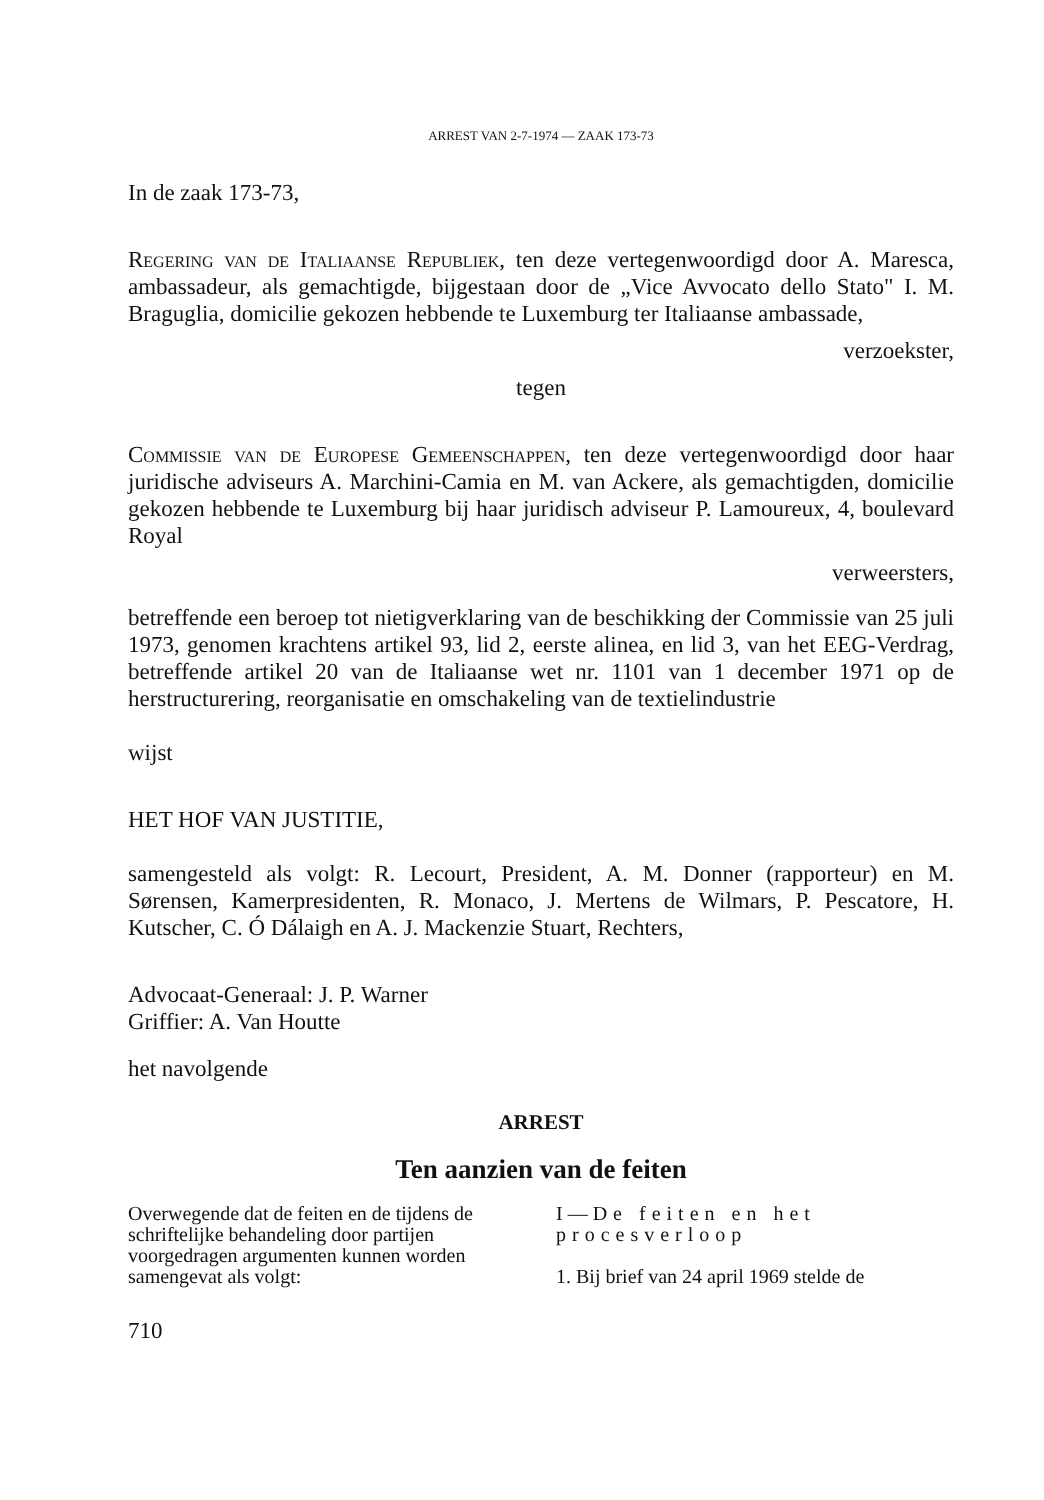ARREST VAN 2-7-1974 — ZAAK 173-73
In de zaak 173-73,
Regering van de Italiaanse Republiek, ten deze vertegenwoordigd door A. Maresca, ambassadeur, als gemachtigde, bijgestaan door de „Vice Avvocato dello Stato" I. M. Braguglia, domicilie gekozen hebbende te Luxemburg ter Italiaanse ambassade,
verzoekster,
tegen
Commissie van de Europese Gemeenschappen, ten deze vertegenwoordigd door haar juridische adviseurs A. Marchini-Camia en M. van Ackere, als gemachtigden, domicilie gekozen hebbende te Luxemburg bij haar juridisch adviseur P. Lamoureux, 4, boulevard Royal
verweersters,
betreffende een beroep tot nietigverklaring van de beschikking der Commissie van 25 juli 1973, genomen krachtens artikel 93, lid 2, eerste alinea, en lid 3, van het EEG-Verdrag, betreffende artikel 20 van de Italiaanse wet nr. 1101 van 1 december 1971 op de herstructurering, reorganisatie en omschakeling van de textielindustrie
wijst
HET HOF VAN JUSTITIE,
samengesteld als volgt: R. Lecourt, President, A. M. Donner (rapporteur) en M. Sørensen, Kamerpresidenten, R. Monaco, J. Mertens de Wilmars, P. Pescatore, H. Kutscher, C. Ó Dálaigh en A. J. Mackenzie Stuart, Rechters,
Advocaat-Generaal: J. P. Warner
Griffier: A. Van Houtte
het navolgende
ARREST
Ten aanzien van de feiten
Overwegende dat de feiten en de tijdens de schriftelijke behandeling door partijen voorgedragen argumenten kunnen worden samengevat als volgt:
I — De feiten en het procesverloop
1. Bij brief van 24 april 1969 stelde de
710